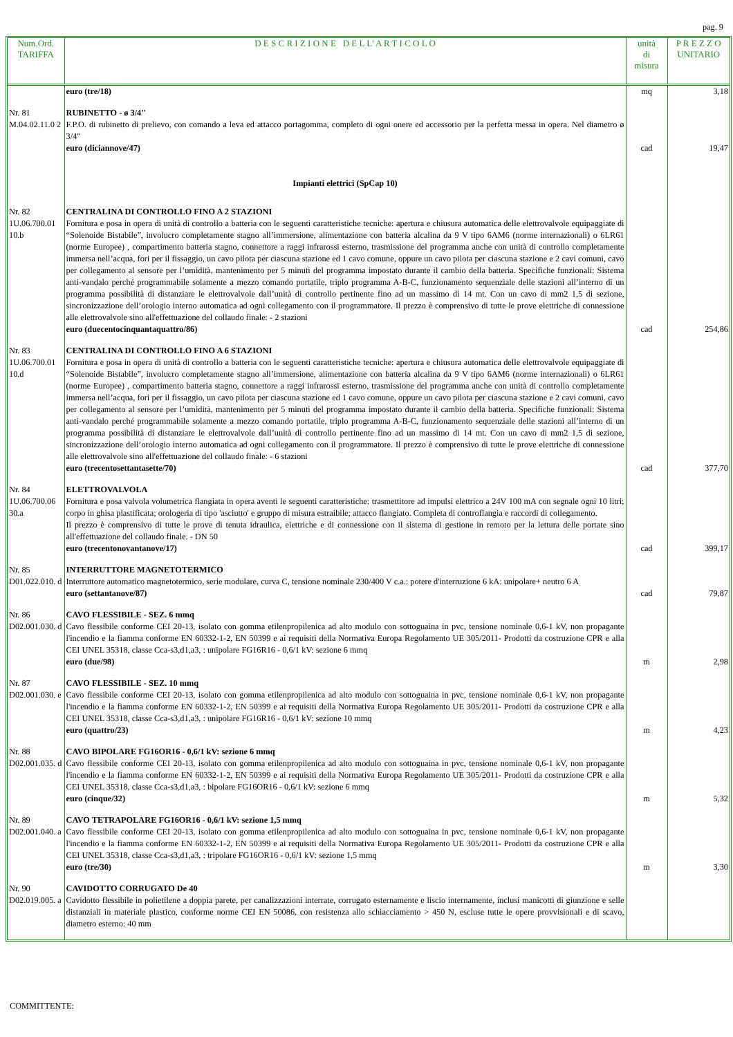pag. 9
| Num.Ord. TARIFFA | D E S C R I Z I O N E D E L L' A R T I C O L O | unità di misura | P R E Z Z O UNITARIO |
| --- | --- | --- | --- |
| | euro (tre/18) | mq | 3,18 |
| Nr. 81 M.04.02.11.0 2 | RUBINETTO - ø 3/4" F.P.O. di rubinetto di prelievo, con comando a leva ed attacco portagomma, completo di ogni onere ed accessorio per la perfetta messa in opera. Nel diametro ø 3/4" euro (diciannove/47) | cad | 19,47 |
| | Impianti elettrici (SpCap 10) | | |
| Nr. 82 1U.06.700.01 10.b | CENTRALINA DI CONTROLLO FINO A 2 STAZIONI Fornitura e posa in opera di unità di controllo a batteria con le seguenti caratteristiche tecniche: apertura e chiusura automatica delle elettrovalvole equipaggiate di “Solenoide Bistabile”, involucro completamente stagno all’immersione, alimentazione con batteria alcalina da 9 V tipo 6AM6 (norme internazionali) o 6LR61 (norme Europee) , compartimento batteria stagno, connettore a raggi infrarossi esterno, trasmissione del programma anche con unità di controllo completamente immersa nell’acqua, fori per il fissaggio, un cavo pilota per ciascuna stazione ed 1 cavo comune, oppure un cavo pilota per ciascuna stazione e 2 cavi comuni, cavo per collegamento al sensore per l’umidità, mantenimento per 5 minuti del programma impostato durante il cambio della batteria. Specifiche funzionali: Sistema anti-vandalo perché programmabile solamente a mezzo comando portatile, triplo programma A-B-C, funzionamento sequenziale delle stazioni all’interno di un programma possibilità di distanziare le elettrovalvole dall’unità di controllo pertinente fino ad un massimo di 14 mt. Con un cavo di mm2 1,5 di sezione, sincronizzazione dell’orologio interno automatica ad ogni collegamento con il programmatore. Il prezzo è comprensivo di tutte le prove elettriche di connessione alle elettrovalvole sino all'effettuazione del collaudo finale: - 2 stazioni euro (duecentocinquantaquattro/86) | cad | 254,86 |
| Nr. 83 1U.06.700.01 10.d | CENTRALINA DI CONTROLLO FINO A 6 STAZIONI Fornitura e posa in opera di unità di controllo a batteria con le seguenti caratteristiche tecniche: apertura e chiusura automatica delle elettrovalvole equipaggiate di “Solenoide Bistabile”, involucro completamente stagno all’immersione, alimentazione con batteria alcalina da 9 V tipo 6AM6 (norme internazionali) o 6LR61 (norme Europee) , compartimento batteria stagno, connettore a raggi infrarossi esterno, trasmissione del programma anche con unità di controllo completamente immersa nell’acqua, fori per il fissaggio, un cavo pilota per ciascuna stazione ed 1 cavo comune, oppure un cavo pilota per ciascuna stazione e 2 cavi comuni, cavo per collegamento al sensore per l’umidità, mantenimento per 5 minuti del programma impostato durante il cambio della batteria. Specifiche funzionali: Sistema anti-vandalo perché programmabile solamente a mezzo comando portatile, triplo programma A-B-C, funzionamento sequenziale delle stazioni all’interno di un programma possibilità di distanziare le elettrovalvole dall’unità di controllo pertinente fino ad un massimo di 14 mt. Con un cavo di mm2 1,5 di sezione, sincronizzazione dell’orologio interno automatica ad ogni collegamento con il programmatore. Il prezzo è comprensivo di tutte le prove elettriche di connessione alle elettrovalvole sino all'effettuazione del collaudo finale: - 6 stazioni euro (trecentosettantasette/70) | cad | 377,70 |
| Nr. 84 1U.06.700.06 30.a | ELETTROVALVOLA Fornitura e posa valvola volumetrica flangiata in opera aventi le seguenti caratteristiche: trasmettitore ad impulsi elettrico a 24V 100 mA con segnale ogni 10 litri; corpo in ghisa plastificata; orologeria di tipo 'asciutto' e gruppo di misura estraibile; attacco flangiato. Completa di controflangia e raccordi di collegamento. Il prezzo è comprensivo di tutte le prove di tenuta idraulica, elettriche e di connessione con il sistema di gestione in remoto per la lettura delle portate sino all'effettuazione del collaudo finale. - DN 50 euro (trecentonovantanove/17) | cad | 399,17 |
| Nr. 85 D01.022.010. d | INTERRUTTORE MAGNETOTERMICO Interruttore automatico magnetotermico, serie modulare, curva C, tensione nominale 230/400 V c.a.: potere d'interruzione 6 kA: unipolare+ neutro 6 A euro (settantanove/87) | cad | 79,87 |
| Nr. 86 D02.001.030. d | CAVO FLESSIBILE - SEZ. 6 mmq Cavo flessibile conforme CEI 20-13, isolato con gomma etilenpropilenica ad alto modulo con sottoguaina in pvc, tensione nominale 0,6-1 kV, non propagante l'incendio e la fiamma conforme EN 60332-1-2, EN 50399 e ai requisiti della Normativa Europa Regolamento UE 305/2011- Prodotti da costruzione CPR e alla CEI UNEL 35318, classe Cca-s3,d1,a3, : unipolare FG16R16 - 0,6/1 kV: sezione 6 mmq euro (due/98) | m | 2,98 |
| Nr. 87 D02.001.030. e | CAVO FLESSIBILE - SEZ. 10 mmq Cavo flessibile conforme CEI 20-13, isolato con gomma etilenpropilenica ad alto modulo con sottoguaina in pvc, tensione nominale 0,6-1 kV, non propagante l'incendio e la fiamma conforme EN 60332-1-2, EN 50399 e ai requisiti della Normativa Europa Regolamento UE 305/2011- Prodotti da costruzione CPR e alla CEI UNEL 35318, classe Cca-s3,d1,a3, : unipolare FG16R16 - 0,6/1 kV: sezione 10 mmq euro (quattro/23) | m | 4,23 |
| Nr. 88 D02.001.035. d | CAVO BIPOLARE FG16OR16 - 0,6/1 kV: sezione 6 mmq Cavo flessibile conforme CEI 20-13, isolato con gomma etilenpropilenica ad alto modulo con sottoguaina in pvc, tensione nominale 0,6-1 kV, non propagante l'incendio e la fiamma conforme EN 60332-1-2, EN 50399 e ai requisiti della Normativa Europa Regolamento UE 305/2011- Prodotti da costruzione CPR e alla CEI UNEL 35318, classe Cca-s3,d1,a3, : bipolare FG16OR16 - 0,6/1 kV: sezione 6 mmq euro (cinque/32) | m | 5,32 |
| Nr. 89 D02.001.040. a | CAVO TETRAPOLARE FG16OR16 - 0,6/1 kV: sezione 1,5 mmq Cavo flessibile conforme CEI 20-13, isolato con gomma etilenpropilenica ad alto modulo con sottoguaina in pvc, tensione nominale 0,6-1 kV, non propagante l'incendio e la fiamma conforme EN 60332-1-2, EN 50399 e ai requisiti della Normativa Europa Regolamento UE 305/2011- Prodotti da costruzione CPR e alla CEI UNEL 35318, classe Cca-s3,d1,a3, : tripolare FG16OR16 - 0,6/1 kV: sezione 1,5 mmq euro (tre/30) | m | 3,30 |
| Nr. 90 D02.019.005. a | CAVIDOTTO CORRUGATO De 40 Cavidotto flessibile in polietilene a doppia parete, per canalizzazioni interrate, corrugato esternamente e liscio internamente, inclusi manicotti di giunzione e selle distanziali in materiale plastico, conforme norme CEI EN 50086, con resistenza allo schiacciamento > 450 N, escluse tutte le opere provvisionali e di scavo, diametro esterno: 40 mm | | |
COMMITTENTE: